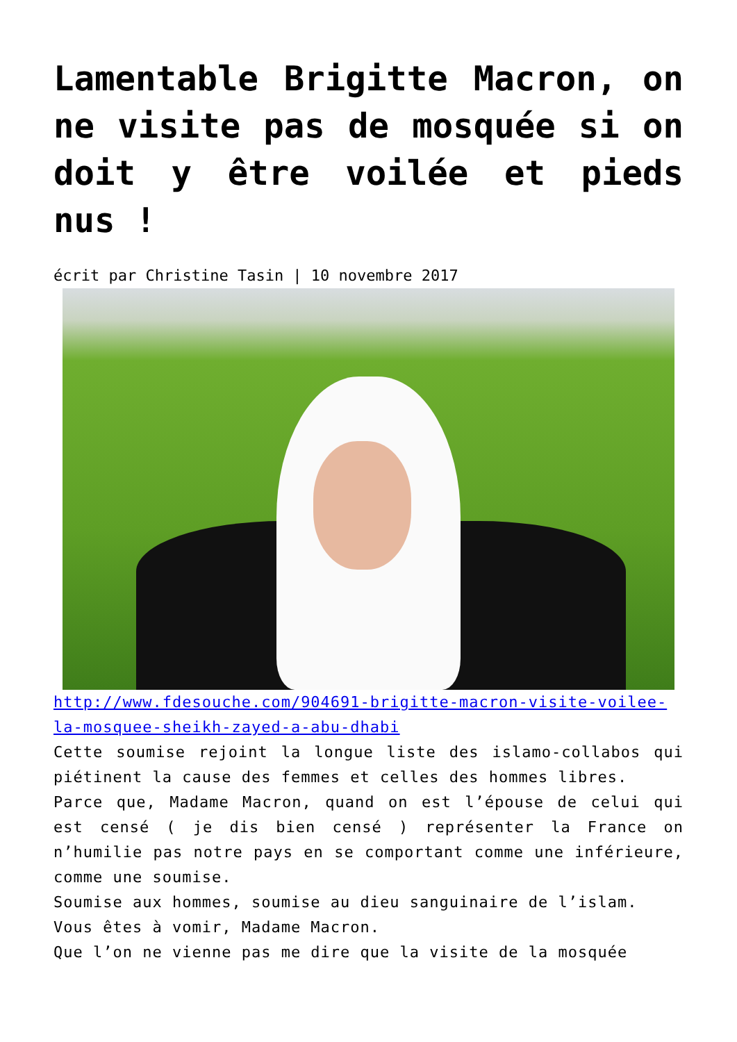Lamentable Brigitte Macron, on ne visite pas de mosquée si on doit y être voilée et pieds nus !
écrit par Christine Tasin | 10 novembre 2017
http://www.fdesouche.com/904691-brigitte-macron-visite-voilee-la-mosquee-sheikh-zayed-a-abu-dhabi
Cette soumise rejoint la longue liste des islamo-collabos qui piétinent la cause des femmes et celles des hommes libres.
Parce que, Madame Macron, quand on est l’épouse de celui qui est censé ( je dis bien censé ) représenter la France on n’humilie pas notre pays en se comportant comme une inférieure, comme une soumise.
Soumise aux hommes, soumise au dieu sanguinaire de l’islam.
Vous êtes à vomir, Madame Macron.
Que l’on ne vienne pas me dire que la visite de la mosquée